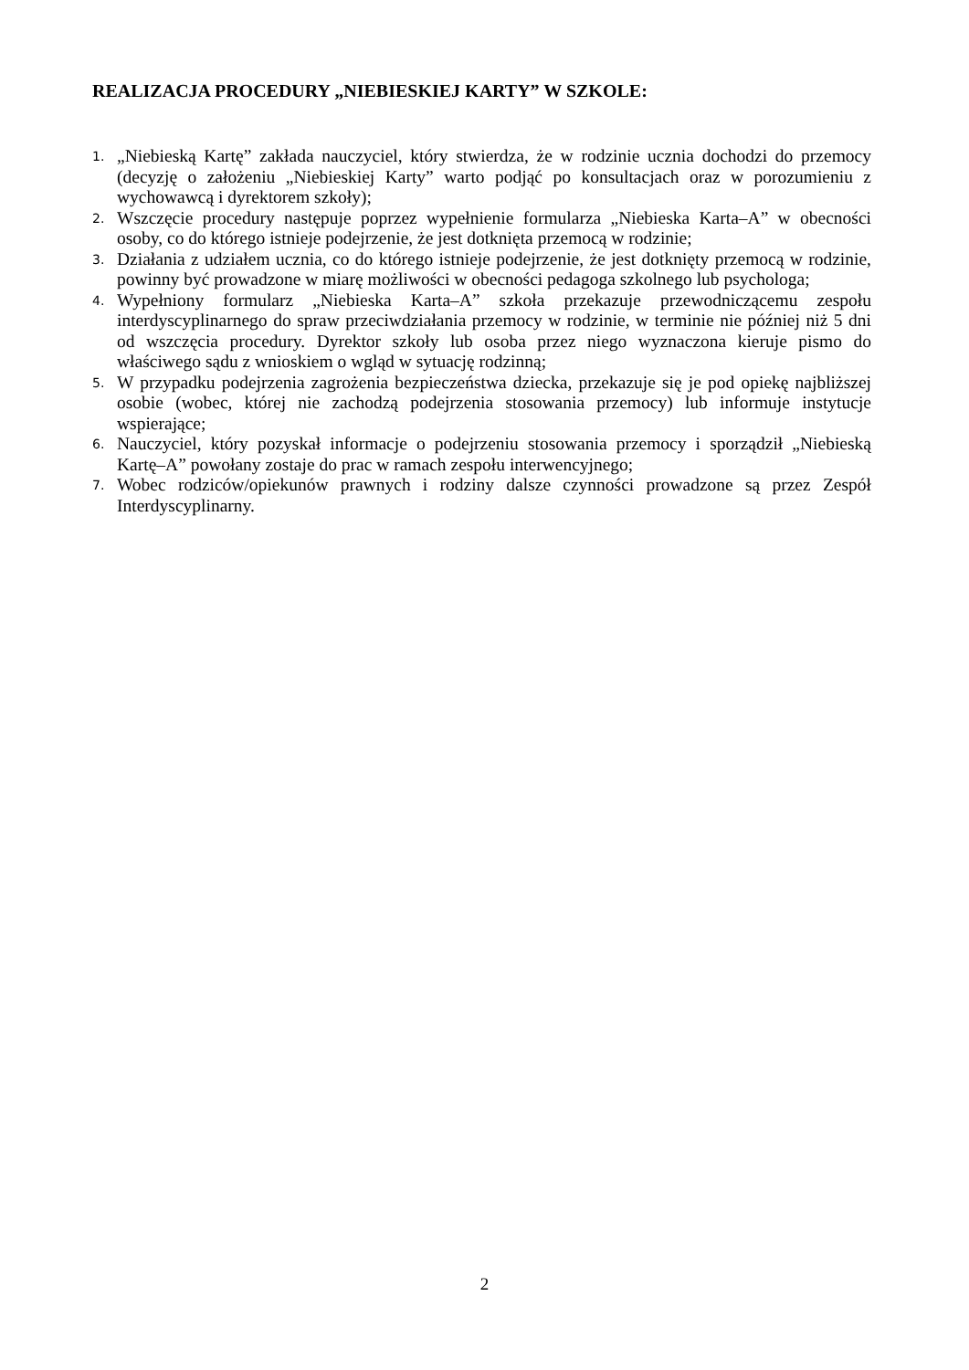REALIZACJA PROCEDURY „NIEBIESKIEJ KARTY” W SZKOLE:
1. „Niebieską Kartę” zakłada nauczyciel, który stwierdza, że w rodzinie ucznia dochodzi do przemocy (decyzję o założeniu „Niebieskiej Karty” warto podjąć po konsultacjach oraz w porozumieniu z wychowawcą i dyrektorem szkoły);
2. Wszczęcie procedury następuje poprzez wypełnienie formularza „Niebieska Karta–A” w obecności osoby, co do którego istnieje podejrzenie, że jest dotknięta przemocą w rodzinie;
3. Działania z udziałem ucznia, co do którego istnieje podejrzenie, że jest dotknięty przemocą w rodzinie, powinny być prowadzone w miarę możliwości w obecności pedagoga szkolnego lub psychologa;
4. Wypełniony formularz „Niebieska Karta–A” szkoła przekazuje przewodniczącemu zespołu interdyscyplinarnego do spraw przeciwdziałania przemocy w rodzinie, w terminie nie później niż 5 dni od wszczęcia procedury. Dyrektor szkoły lub osoba przez niego wyznaczona kieruje pismo do właściwego sądu z wnioskiem o wgląd w sytuację rodzinną;
5. W przypadku podejrzenia zagrożenia bezpieczeństwa dziecka, przekazuje się je pod opiekę najbliższej osobie (wobec, której nie zachodzą podejrzenia stosowania przemocy) lub informuje instytucje wspierające;
6. Nauczyciel, który pozyskał informacje o podejrzeniu stosowania przemocy i sporządził „Niebieską Kartę–A” powołany zostaje do prac w ramach zespołu interwencyjnego;
7. Wobec rodziców/opiekunów prawnych i rodziny dalsze czynności prowadzone są przez Zespół Interdyscyplinarny.
2